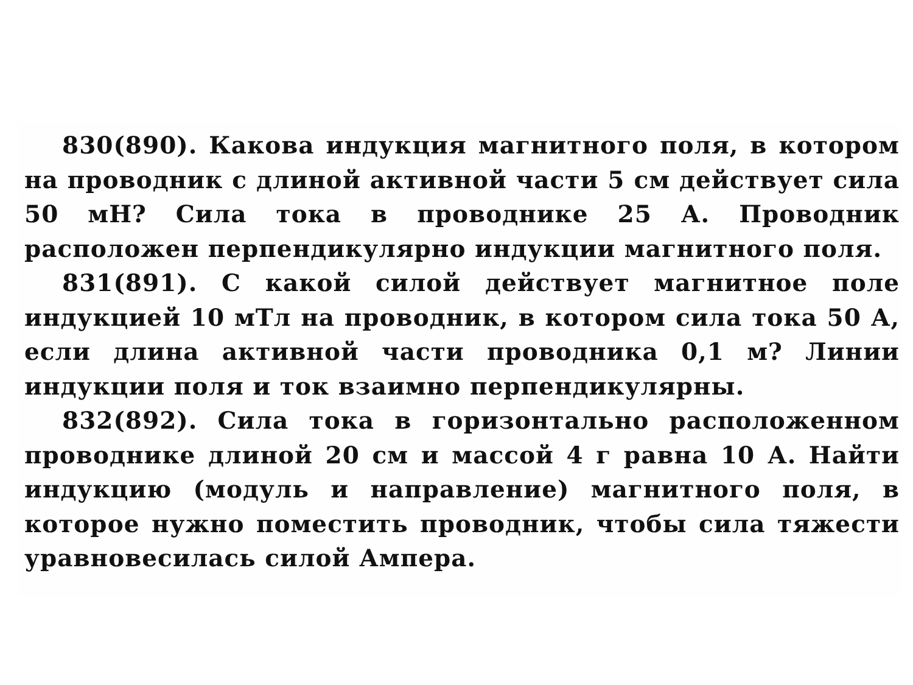830(890). Какова индукция магнитного поля, в котором на проводник с длиной активной части 5 см действует сила 50 мН? Сила тока в проводнике 25 А. Проводник расположен перпендикулярно индукции магнитного поля.
831(891). С какой силой действует магнитное поле индукцией 10 мТл на проводник, в котором сила тока 50 А, если длина активной части проводника 0,1 м? Линии индукции поля и ток взаимно перпендикулярны.
832(892). Сила тока в горизонтально расположенном проводнике длиной 20 см и массой 4 г равна 10 А. Найти индукцию (модуль и направление) магнитного поля, в которое нужно поместить проводник, чтобы сила тяжести уравновесилась силой Ампера.